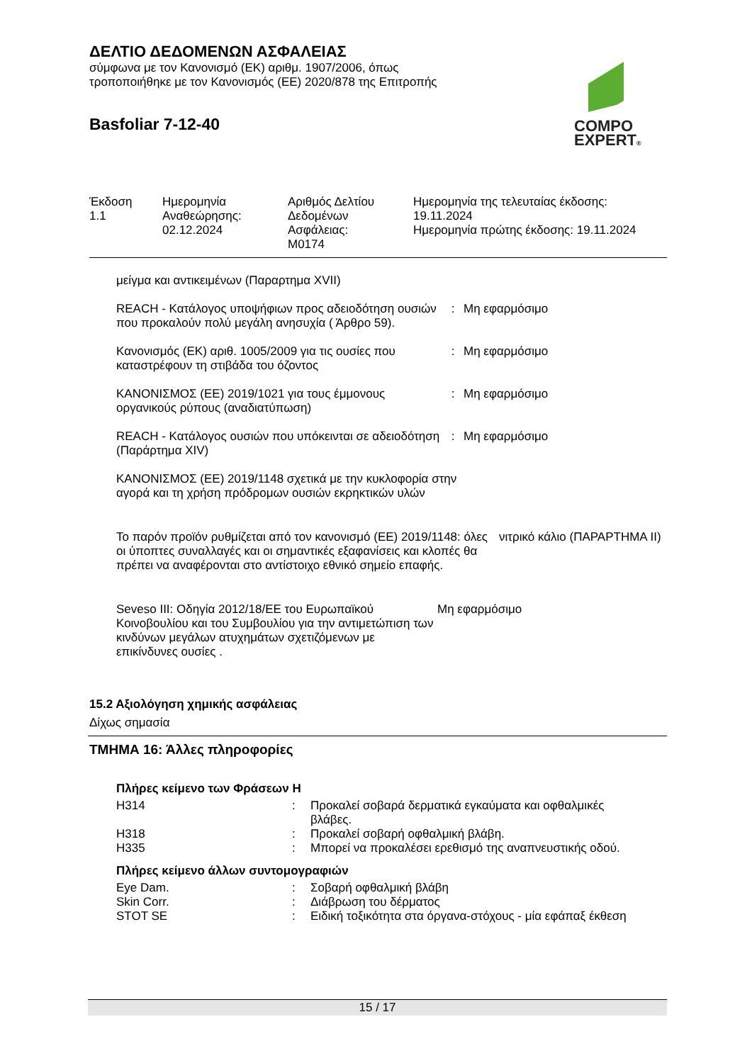ΔΕΛΤΙΟ ΔΕΔΟΜΕΝΩΝ ΑΣΦΑΛΕΙΑΣ
σύμφωνα με τον Κανονισμό (ΕΚ) αριθμ. 1907/2006, όπως
τροποποιήθηκε με τον Κανονισμός (ΕΕ) 2020/878 της Επιτροπής
Basfoliar 7-12-40
COMPO
EXPERT®
| Έκδοση 1.1 | Ημερομηνία Αναθεώρησης: 02.12.2024 | Αριθμός Δελτίου Δεδομένων Ασφάλειας: M0174 | Ημερομηνία της τελευταίας έκδοσης: 19.11.2024 Ημερομηνία πρώτης έκδοσης: 19.11.2024 |
μείγμα και αντικειμένων (Παραρτημα XVII)
| REACH - Κατάλογος υποψήφιων προς αδειοδότηση ουσιών που προκαλούν πολύ μεγάλη ανησυχία ( Άρθρο 59). | : | Μη εφαρμόσιμο |
| Κανονισμός (ΕΚ) αριθ. 1005/2009 για τις ουσίες που καταστρέφουν τη στιβάδα του όζοντος | : | Μη εφαρμόσιμο |
| ΚΑΝΟΝΙΣΜΟΣ (ΕΕ) 2019/1021 για τους έμμονους οργανικούς ρύπους (αναδιατύπωση) | : | Μη εφαρμόσιμο |
| REACH - Κατάλογος ουσιών που υπόκεινται σε αδειοδότηση (Παράρτημα XIV) | : | Μη εφαρμόσιμο |
ΚΑΝΟΝΙΣΜΟΣ (ΕΕ) 2019/1148 σχετικά με την κυκλοφορία στην αγορά και τη χρήση πρόδρομων ουσιών εκρηκτικών υλών
| Το παρόν προϊόν ρυθμίζεται από τον κανονισμό (ΕΕ) 2019/1148: όλες οι ύποπτες συναλλαγές και οι σημαντικές εξαφανίσεις και κλοπές θα πρέπει να αναφέρονται στο αντίστοιχο εθνικό σημείο επαφής. | νιτρικό κάλιο (ΠΑΡΑΡΤΗΜΑ II) |
| Seveso III: Οδηγία 2012/18/ΕΕ του Ευρωπαϊκού Κοινοβουλίου και του Συμβουλίου για την αντιμετώπιση των κινδύνων μεγάλων ατυχημάτων σχετιζόμενων με επικίνδυνες ουσίες . | Μη εφαρμόσιμο |
15.2 Αξιολόγηση χημικής ασφάλειας
Δίχως σημασία
ΤΜΗΜΑ 16: Άλλες πληροφορίες
Πλήρες κείμενο των Φράσεων Η
| H314 | : | Προκαλεί σοβαρά δερματικά εγκαύματα και οφθαλμικές βλάβες. |
| H318 | : | Προκαλεί σοβαρή οφθαλμική βλάβη. |
| H335 | : | Μπορεί να προκαλέσει ερεθισμό της αναπνευστικής οδού. |
Πλήρες κείμενο άλλων συντομογραφιών
| Eye Dam. | : | Σοβαρή οφθαλμική βλάβη |
| Skin Corr. | : | Διάβρωση του δέρματος |
| STOT SE | : | Ειδική τοξικότητα στα όργανα-στόχους - μία εφάπαξ έκθεση |
15 / 17